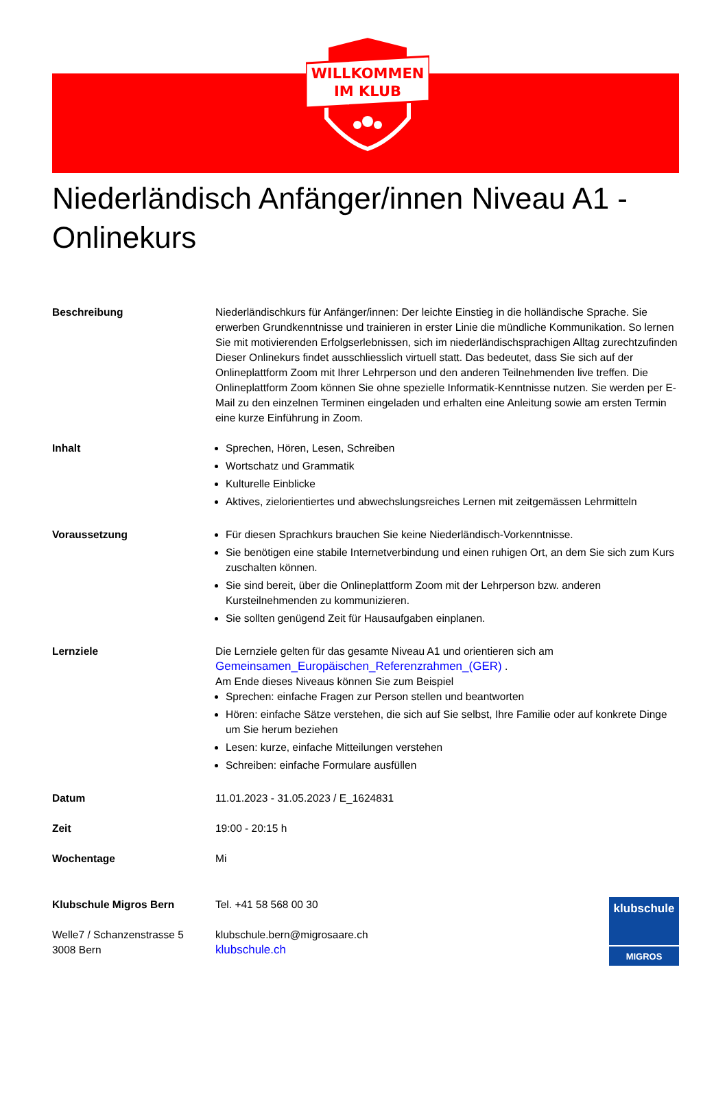WILLKOMMEN
IM KLUB
Niederländisch Anfänger/innen Niveau A1 - Onlinekurs
Beschreibung Niederländischkurs für Anfänger/innen: Der leichte Einstieg in die holländische Sprache. Sie erwerben Grundkenntnisse und trainieren in erster Linie die mündliche Kommunikation. So lernen Sie mit motivierenden Erfolgserlebnissen, sich im niederländischsprachigen Alltag zurechtzufinden
Dieser Onlinekurs findet ausschliesslich virtuell statt. Das bedeutet, dass Sie sich auf der Onlineplattform Zoom mit Ihrer Lehrperson und den anderen Teilnehmenden live treffen. Die Onlineplattform Zoom können Sie ohne spezielle Informatik-Kenntnisse nutzen. Sie werden per E-Mail zu den einzelnen Terminen eingeladen und erhalten eine Anleitung sowie am ersten Termin eine kurze Einführung in Zoom.
Inhalt Sprechen, Hören, Lesen, Schreiben
Wortschatz und Grammatik
Kulturelle Einblicke
Aktives, zielorientiertes und abwechslungsreiches Lernen mit zeitgemässen Lehrmitteln
Voraussetzung Für diesen Sprachkurs brauchen Sie keine Niederländisch-Vorkenntnisse.
Sie benötigen eine stabile Internetverbindung und einen ruhigen Ort, an dem Sie sich zum Kurs zuschalten können.
Sie sind bereit, über die Onlineplattform Zoom mit der Lehrperson bzw. anderen Kursteilnehmenden zu kommunizieren.
Sie sollten genügend Zeit für Hausaufgaben einplanen.
Lernziele Die Lernziele gelten für das gesamte Niveau A1 und orientieren sich am Gemeinsamen_Europäischen_Referenzrahmen_(GER) .
Am Ende dieses Niveaus können Sie zum Beispiel
Sprechen: einfache Fragen zur Person stellen und beantworten
Hören: einfache Sätze verstehen, die sich auf Sie selbst, Ihre Familie oder auf konkrete Dinge um Sie herum beziehen
Lesen: kurze, einfache Mitteilungen verstehen
Schreiben: einfache Formulare ausfüllen
Datum 11.01.2023 - 31.05.2023 / E_1624831
Zeit 19:00 - 20:15 h
Wochentage Mi
Klubschule Migros Bern
Welle7 / Schanzenstrasse 5
3008 Bern
Tel. +41 58 568 00 30
klubschule.bern@migrosaare.ch
klubschule.ch
klubschule
MIGROS